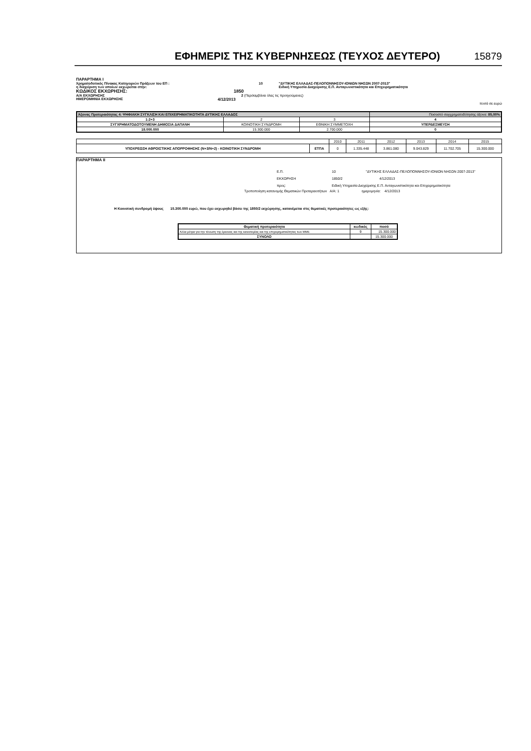ΕΦΗΜΕΡΙΣ ΤΗΣ ΚΥΒΕΡΝΗΣΕΩΣ (ΤΕΥΧΟΣ ΔΕΥΤΕΡΟ)
15879
ΠΑΡΑΡΤΗΜΑ Ι
Χρηματοδοτικός Πίνακας Κατηγοριών Πράξεων του ΕΠ : 10 "ΔΥΤΙΚΗΣ ΕΛΛΑΔΑΣ-ΠΕΛΟΠΟΝΝΗΣΟΥ-ΙΟΝΙΩΝ ΝΗΣΩΝ 2007-2013"
η διαχείριση των οποίων εκχωρείται στην: Ειδική Υπηρεσία Διαχείρισης Ε.Π. Ανταγωνιστικότητα και Επιχειρηματικότητα
ΚΩΔΙΚΟΣ ΕΚΧΩΡΗΣΗΣ: 1850
Α/Α ΕΚΧΩΡΗΣΗΣ 2 (Περιλαμβάνει όλες τις προηγούμενες)
ΗΜΕΡΟΜΗΝΙΑ ΕΚΧΩΡΗΣΗΣ 4/12/2013
ποσά σε ευρώ
| Άξονας Προτεραιότητας 4: ΨΗΦΙΑΚΗ ΣΥΓΚΛΙΣΗ ΚΑΙ ΕΠΙΧΕΙΡΗΜΑΤΙΚΟΤΗΤΑ ΔΥΤΙΚΗΣ ΕΛΛΑΔΟΣ | | | Ποσοστό συγχρηματοδότησης άξονα: 85,00% |
| 1:2+3 | 2 | 3 | 4 |
| ΣΥΓΧΡΗΜΑΤΟΔΟΤΟΥΜΕΝΗ ΔΗΜΟΣΙΑ ΔΑΠΑΝΗ | ΚΟΙΝΟΤΙΚΗ ΣΥΝΔΡΟΜΗ | ΕΘΝΙΚΗ ΣΥΜΜΕΤΟΧΗ | ΥΠΕΡΔΕΣΜΕΥΣΗ |
| 18.000.000 | 15.300.000 | 2.700.000 | 0 |
| | | 2010 | 2011 | 2012 | 2013 | 2014 | 2015 |
| ΥΠΟΧΡΕΩΣΗ ΑΘΡΟΙΣΤΙΚΗΣ ΑΠΟΡΡΟΦΗΣΗΣ (Ν+3/Ν+2) - ΚΟΙΝΟΤΙΚΗ ΣΥΝΔΡΟΜΗ | ΕΤΠΑ | 0 | 1.335.448 | 3.861.080 | 9.043.829 | 11.702.705 | 15.300.000 |
ΠΑΡΑΡΤΗΜΑ ΙΙ
Ε.Π. 10 "ΔΥΤΙΚΗΣ ΕΛΛΑΔΑΣ-ΠΕΛΟΠΟΝΝΗΣΟΥ-ΙΟΝΙΩΝ ΝΗΣΩΝ 2007-2013"
ΕΚΧΩΡΗΣΗ 1850/2 4/12/2013
προς: Ειδική Υπηρεσία Διαχείρισης Ε.Π. Ανταγωνιστικότητα και Επιχειρηματικότητα
Τροποποίηση κατανομής Θεματικών Προτεραιοτήτων Α/Α: 1 ημερομηνία: 4/12/2013
Η Κοινοτική συνδρομή ύψους 15.300.000 ευρώ, που έχει εκχωρηθεί βάσει της 1850/2 εκχώρησης, κατανέμεται στις θεματικές προτεραιότητες ως εξής:
| Θεματική προτεραιότητα | κωδικός | ποσό |
| --- | --- | --- |
| Άλλα μέτρα για την τόνωση της έρευνας και της καινοτομίας και της επιχειρηματικότητας των ΜΜΕ | 9 | 15.300.000 |
| ΣΥΝΟΛΟ | | 15.300.000 |